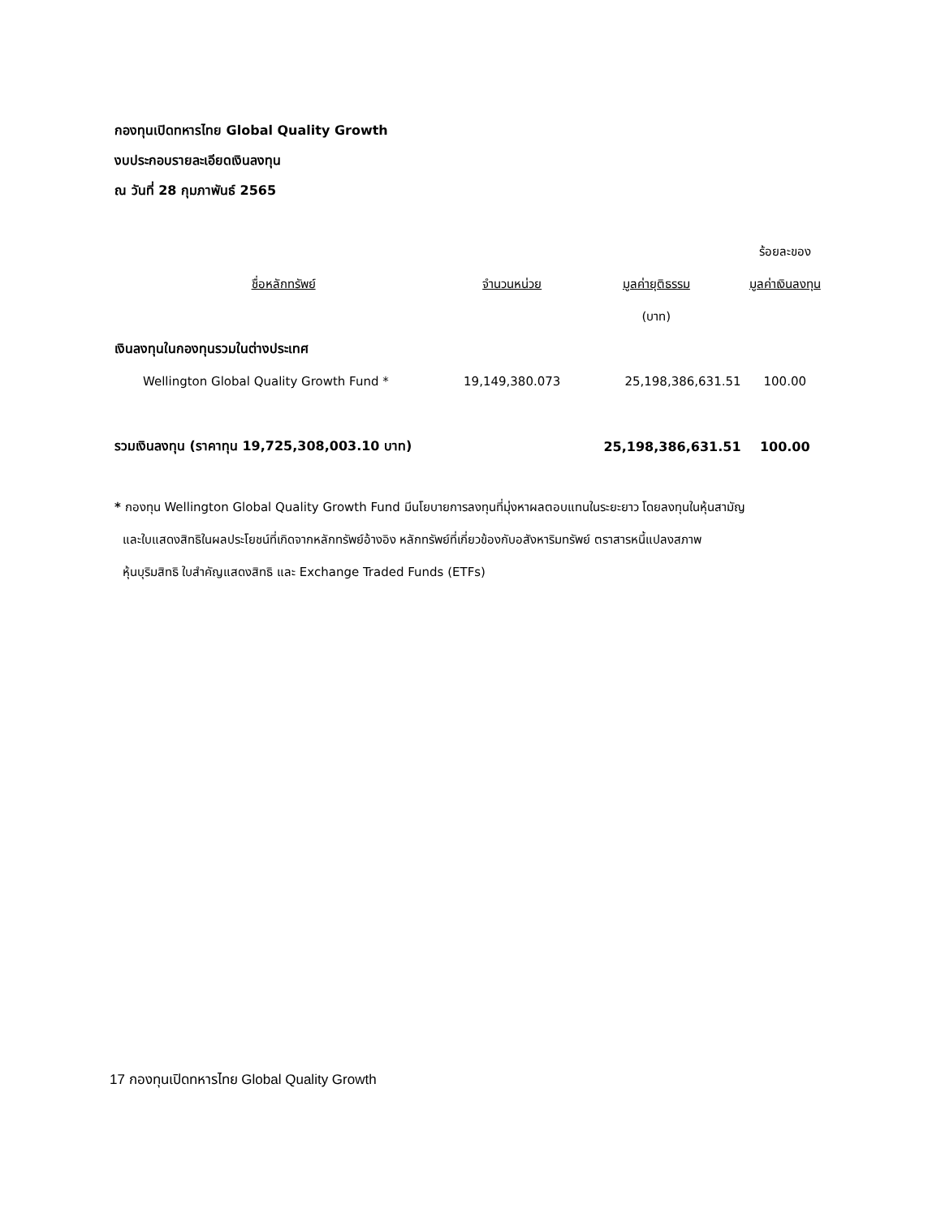กองทุนเปิดทหารไทย Global Quality Growth
งบประกอบรายละเอียดเงินลงทุน
ณ วันที่ 28 กุมภาพันธ์ 2565
| | | | ร้อยละของ |
| --- | --- | --- | --- |
| ชื่อหลักทรัพย์ | จำนวนหน่วย | มูลค่ายุติธรรม | มูลค่าเงินลงทุน |
| | | (บาท) | |
| เงินลงทุนในกองทุนรวมในต่างประเทศ | | | |
| Wellington Global Quality Growth Fund * | 19,149,380.073 | 25,198,386,631.51 | 100.00 |
| รวมเงินลงทุน (ราคาทุน 19,725,308,003.10 บาท) | | 25,198,386,631.51 | 100.00 |
* กองทุน Wellington Global Quality Growth Fund มีนโยบายการลงทุนที่มุ่งหาผลตอบแทนในระยะยาว โดยลงทุนในหุ้นสามัญ
และใบแสดงสิทธิในผลประโยชน์ที่เกิดจากหลักทรัพย์อ้างอิง หลักทรัพย์ที่เกี่ยวข้องกับอสังหาริมทรัพย์ ตราสารหนี้แปลงสภาพ
หุ้นบุริมสิทธิ ใบสำคัญแสดงสิทธิ และ Exchange Traded Funds (ETFs)
17 กองทุนเปิดทหารไทย Global Quality Growth